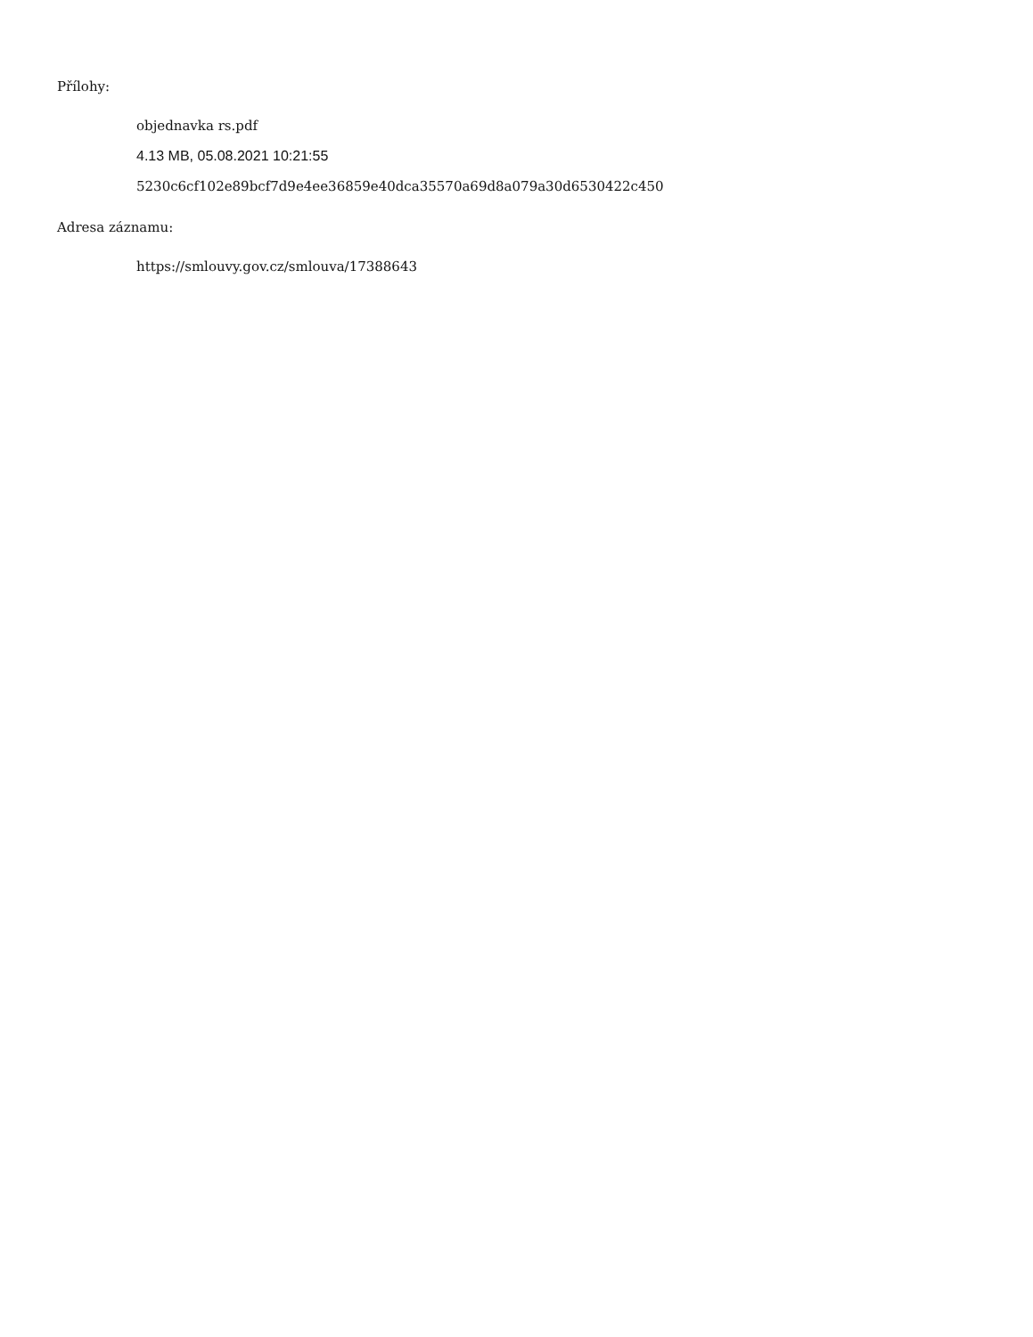Přílohy:
objednavka rs.pdf
4.13 MB, 05.08.2021 10:21:55
5230c6cf102e89bcf7d9e4ee36859e40dca35570a69d8a079a30d6530422c450
Adresa záznamu:
https://smlouvy.gov.cz/smlouva/17388643